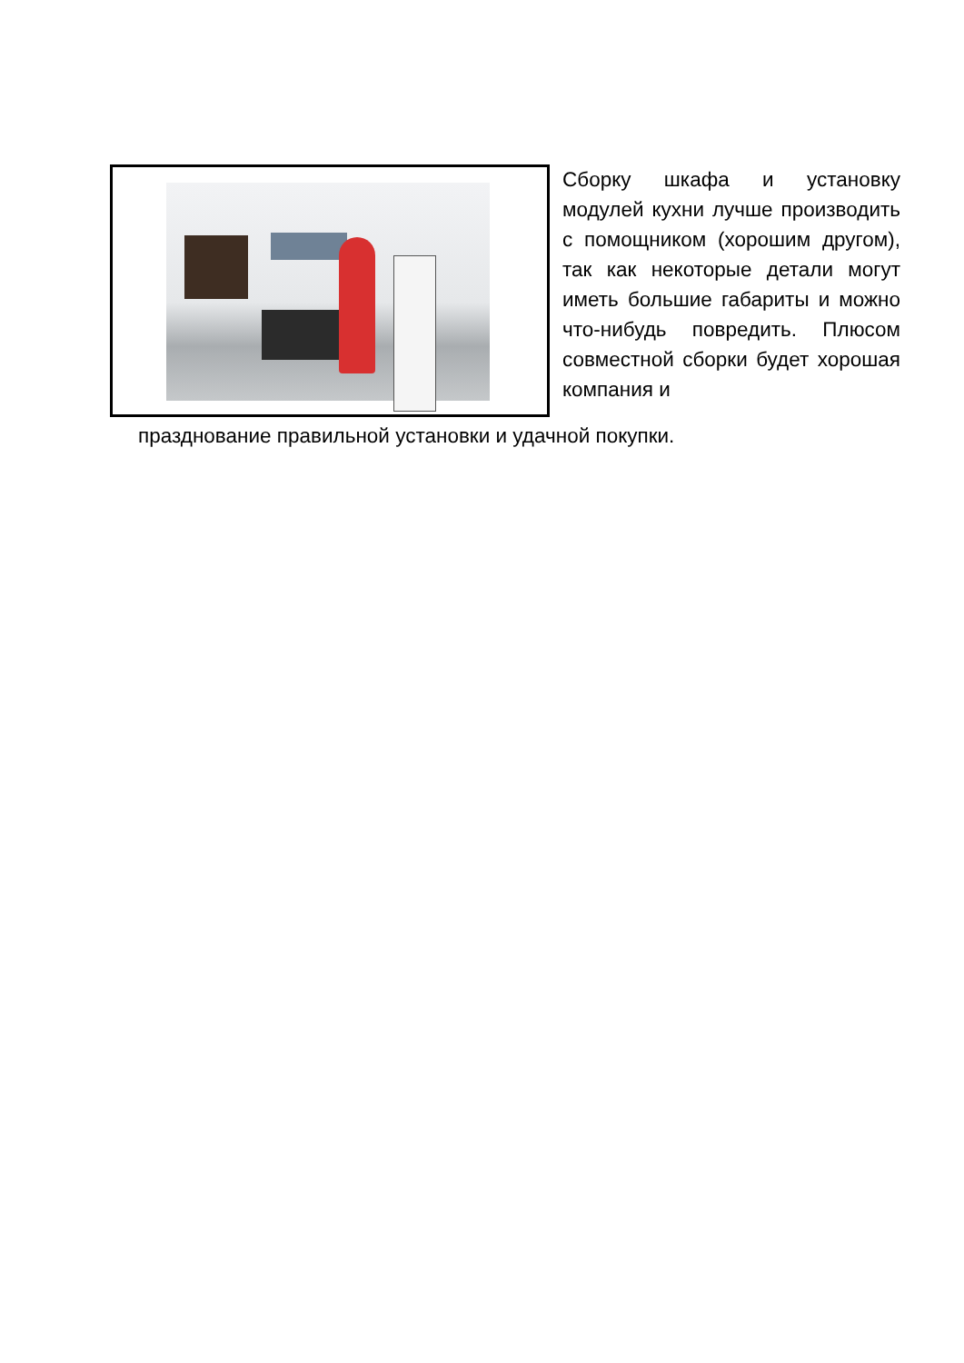Сборку шкафа и установку модулей кухни лучше производить с помощником (хорошим другом), так как некоторые детали могут иметь большие габариты и можно что-нибудь повредить. Плюсом совместной сборки будет хорошая компания и
празднование правильной установки и удачной покупки.